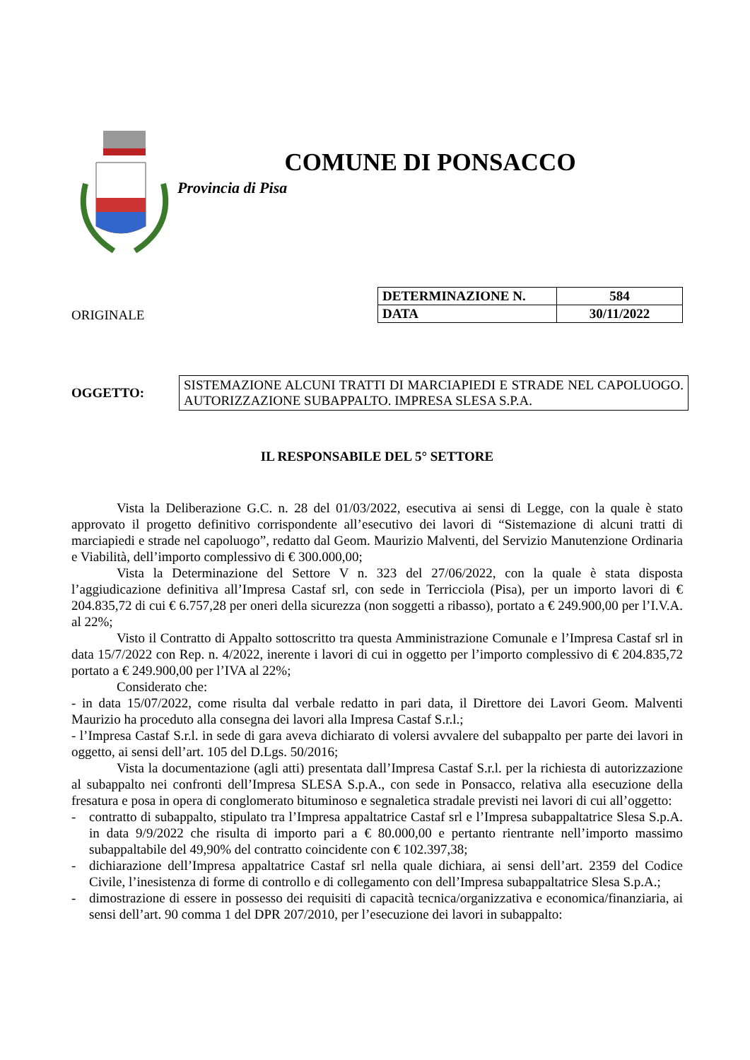COMUNE DI PONSACCO
Provincia di Pisa
ORIGINALE
| DETERMINAZIONE N. | 584 |
| DATA | 30/11/2022 |
OGGETTO:
SISTEMAZIONE ALCUNI TRATTI DI MARCIAPIEDI E STRADE NEL CAPOLUOGO. AUTORIZZAZIONE SUBAPPALTO. IMPRESA SLESA S.P.A.
IL RESPONSABILE DEL 5° SETTORE
Vista la Deliberazione G.C. n. 28 del 01/03/2022, esecutiva ai sensi di Legge, con la quale è stato approvato il progetto definitivo corrispondente all’esecutivo dei lavori di “Sistemazione di alcuni tratti di marciapiedi e strade nel capoluogo”, redatto dal Geom. Maurizio Malventi, del Servizio Manutenzione Ordinaria e Viabilità, dell’importo complessivo di € 300.000,00;
Vista la Determinazione del Settore V n. 323 del 27/06/2022, con la quale è stata disposta l’aggiudicazione definitiva all’Impresa Castaf srl, con sede in Terricciola (Pisa), per un importo lavori di € 204.835,72 di cui € 6.757,28 per oneri della sicurezza (non soggetti a ribasso), portato a € 249.900,00 per l’I.V.A. al 22%;
Visto il Contratto di Appalto sottoscritto tra questa Amministrazione Comunale e l’Impresa Castaf srl in data 15/7/2022 con Rep. n. 4/2022, inerente i lavori di cui in oggetto per l’importo complessivo di € 204.835,72 portato a € 249.900,00 per l’IVA al 22%;
Considerato che:
- in data 15/07/2022, come risulta dal verbale redatto in pari data, il Direttore dei Lavori Geom. Malventi Maurizio ha proceduto alla consegna dei lavori alla Impresa Castaf S.r.l.;
- l’Impresa Castaf S.r.l. in sede di gara aveva dichiarato di volersi avvalere del subappalto per parte dei lavori in oggetto, ai sensi dell’art. 105 del D.Lgs. 50/2016;
Vista la documentazione (agli atti) presentata dall’Impresa Castaf S.r.l. per la richiesta di autorizzazione al subappalto nei confronti dell’Impresa SLESA S.p.A., con sede in Ponsacco, relativa alla esecuzione della fresatura e posa in opera di conglomerato bituminoso e segnaletica stradale previsti nei lavori di cui all’oggetto:
- contratto di subappalto, stipulato tra l’Impresa appaltatrice Castaf srl e l’Impresa subappaltatrice Slesa S.p.A. in data 9/9/2022 che risulta di importo pari a € 80.000,00 e pertanto rientrante nell’importo massimo subappaltabile del 49,90% del contratto coincidente con € 102.397,38;
- dichiarazione dell’Impresa appaltatrice Castaf srl nella quale dichiara, ai sensi dell’art. 2359 del Codice Civile, l’inesistenza di forme di controllo e di collegamento con dell’Impresa subappaltatrice Slesa S.p.A.;
- dimostrazione di essere in possesso dei requisiti di capacità tecnica/organizzativa e economica/finanziaria, ai sensi dell’art. 90 comma 1 del DPR 207/2010, per l’esecuzione dei lavori in subappalto: